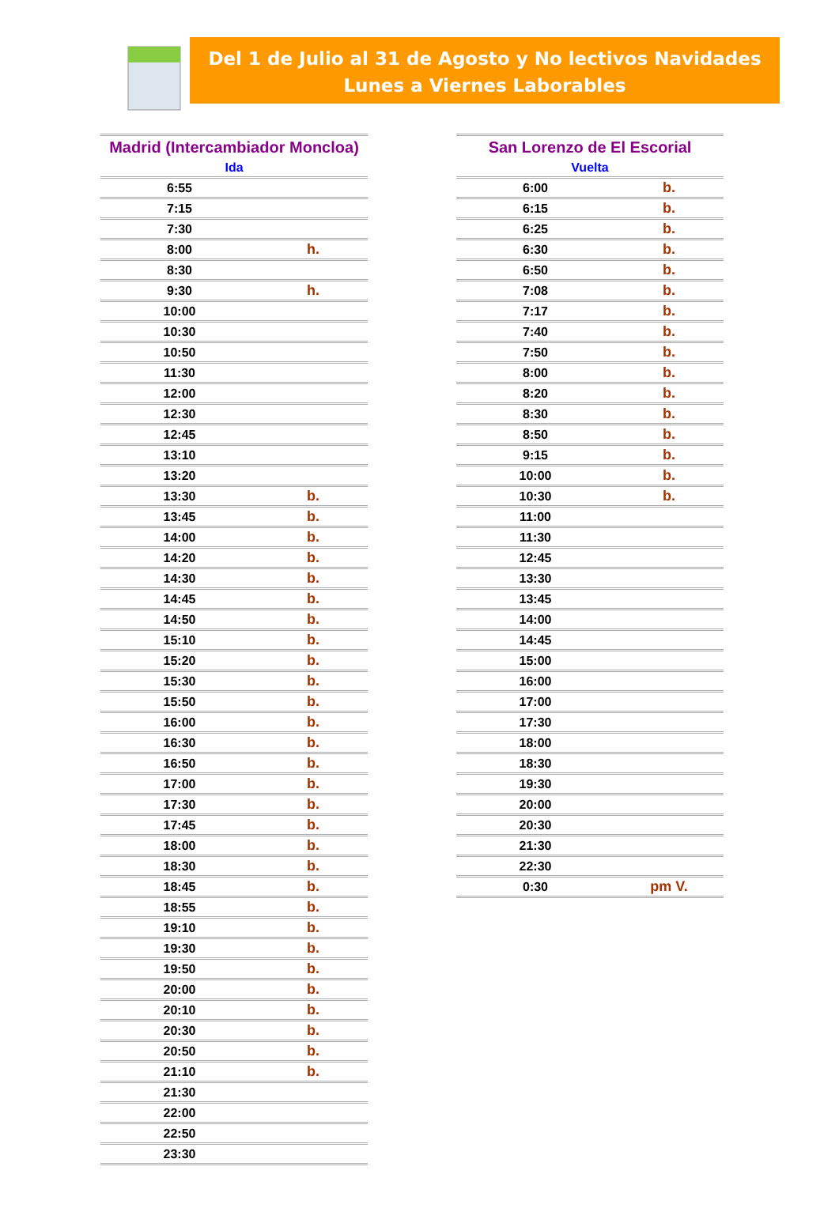Del 1 de Julio al 31 de Agosto y No lectivos Navidades
Lunes a Viernes Laborables
| Madrid (Intercambiador Moncloa) | |
| --- | --- |
| Ida | |
| 6:55 | |
| 7:15 | |
| 7:30 | |
| 8:00 | h. |
| 8:30 | |
| 9:30 | h. |
| 10:00 | |
| 10:30 | |
| 10:50 | |
| 11:30 | |
| 12:00 | |
| 12:30 | |
| 12:45 | |
| 13:10 | |
| 13:20 | |
| 13:30 | b. |
| 13:45 | b. |
| 14:00 | b. |
| 14:20 | b. |
| 14:30 | b. |
| 14:45 | b. |
| 14:50 | b. |
| 15:10 | b. |
| 15:20 | b. |
| 15:30 | b. |
| 15:50 | b. |
| 16:00 | b. |
| 16:30 | b. |
| 16:50 | b. |
| 17:00 | b. |
| 17:30 | b. |
| 17:45 | b. |
| 18:00 | b. |
| 18:30 | b. |
| 18:45 | b. |
| 18:55 | b. |
| 19:10 | b. |
| 19:30 | b. |
| 19:50 | b. |
| 20:00 | b. |
| 20:10 | b. |
| 20:30 | b. |
| 20:50 | b. |
| 21:10 | b. |
| 21:30 | |
| 22:00 | |
| 22:50 | |
| 23:30 | |
| San Lorenzo de El Escorial | |
| --- | --- |
| Vuelta | |
| 6:00 | b. |
| 6:15 | b. |
| 6:25 | b. |
| 6:30 | b. |
| 6:50 | b. |
| 7:08 | b. |
| 7:17 | b. |
| 7:40 | b. |
| 7:50 | b. |
| 8:00 | b. |
| 8:20 | b. |
| 8:30 | b. |
| 8:50 | b. |
| 9:15 | b. |
| 10:00 | b. |
| 10:30 | b. |
| 11:00 | |
| 11:30 | |
| 12:45 | |
| 13:30 | |
| 13:45 | |
| 14:00 | |
| 14:45 | |
| 15:00 | |
| 16:00 | |
| 17:00 | |
| 17:30 | |
| 18:00 | |
| 18:30 | |
| 19:30 | |
| 20:00 | |
| 20:30 | |
| 21:30 | |
| 22:30 | |
| 0:30 | pm V. |